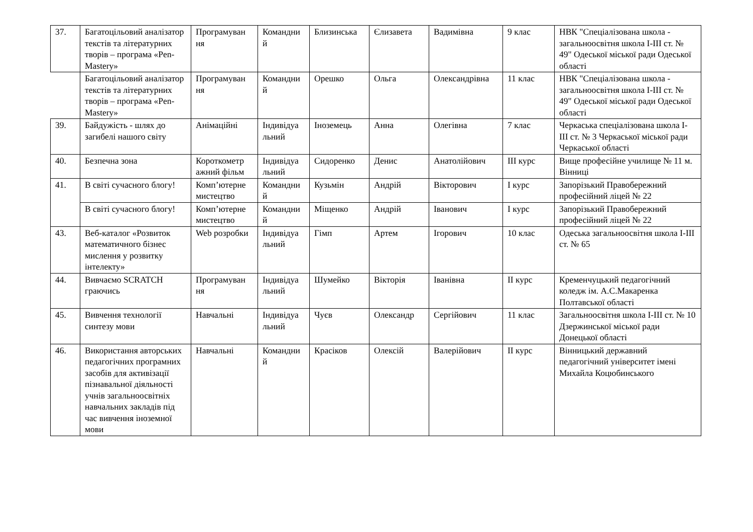| 37. | Багатоцільовий аналізатор текстів та літературних творів – програма «Pen-Mastery» | Програмуван ня | Командни й | Близинська | Єлизавета | Вадимівна | 9 клас | НВК "Спеціалізована школа - загальноосвітня школа I-III ст. № 49" Одеської міської ради Одеської області |
| | Багатоцільовий аналізатор текстів та літературних творів – програма «Pen-Mastery» | Програмуван ня | Командни й | Орешко | Ольга | Олександрівна | 11 клас | НВК "Спеціалізована школа - загальноосвітня школа I-III ст. № 49" Одеської міської ради Одеської області |
| 39. | Байдужість - шлях до загибелі нашого світу | Анімаційні | Індивідуа льний | Іноземець | Анна | Олегівна | 7 клас | Черкаська спеціалізована школа I-III ст. № 3 Черкаської міської ради Черкаської області |
| 40. | Безпечна зона | Короткометр ажний фільм | Індивідуа льний | Сидоренко | Денис | Анатолійович | III курс | Вище професійне училище № 11 м. Вінниці |
| 41. | В світі сучасного блогу! | Комп’ютерне мистецтво | Командни й | Кузьмін | Андрій | Вікторович | I курс | Запорізький Правобережний професійний ліцей № 22 |
| | В світі сучасного блогу! | Комп’ютерне мистецтво | Командни й | Міщенко | Андрій | Іванович | I курс | Запорізький Правобережний професійний ліцей № 22 |
| 43. | Веб-каталог «Розвиток математичного бізнес мислення у розвитку інтелекту» | Web розробки | Індивідуа льний | Гімп | Артем | Ігорович | 10 клас | Одеська загальноосвітня школа I-III ст. № 65 |
| 44. | Вивчаємо SCRATCH граючись | Програмуван ня | Індивідуа льний | Шумейко | Вікторія | Іванівна | II курс | Кременчуцький педагогічний коледж ім. А.С.Макаренка Полтавської області |
| 45. | Вивчення технології синтезу мови | Навчальні | Індивідуа льний | Чуєв | Олександр | Сергійович | 11 клас | Загальноосвітня школа I-III ст. № 10 Дзержинської міської ради Донецької області |
| 46. | Використання авторських педагогічних програмних засобів для активізації пізнавальної діяльності учнів загальноосвітніх навчальних закладів під час вивчення іноземної мови | Навчальні | Командни й | Красіков | Олексій | Валерійович | II курс | Вінницький державний педагогічний університет імені Михайла Коцюбинського |